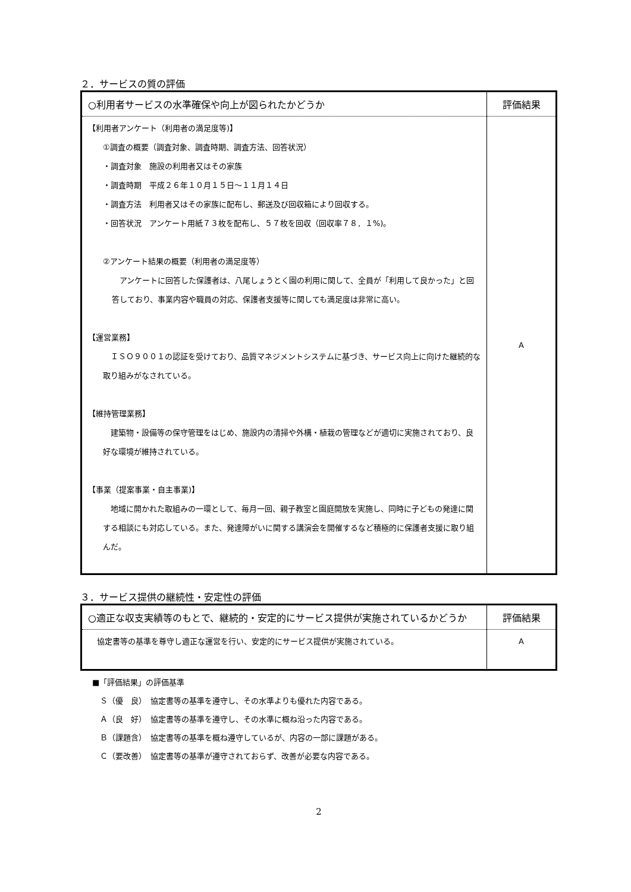２．サービスの質の評価
| ○利用者サービスの水準確保や向上が図られたかどうか | 評価結果 |
| --- | --- |
| 【利用者アンケート（利用者の満足度等)】 ①調査の概要（調査対象、調査時期、調査方法、回答状況） ・調査対象 施設の利用者又はその家族 ・調査時期 平成２６年１０月１５日～１１月１４日 ・調査方法 利用者又はその家族に配布し、郵送及び回収箱により回収する。 ・回答状況 アンケート用紙７３枚を配布し、５７枚を回収（回収率７８．１%)。 ②アンケート結果の概要（利用者の満足度等） アンケートに回答した保護者は、八尾しょうとく園の利用に関して、全員が「利用して良かった」と回答しており、事業内容や職員の対応、保護者支援等に関しても満足度は非常に高い。 【運営業務】 ＩＳＯ９００１の認証を受けており、品質マネジメントシステムに基づき、サービス向上に向けた継続的な取り組みがなされている。 【維持管理業務】 建築物・設備等の保守管理をはじめ、施設内の清掃や外構・植栽の管理などが適切に実施されており、良好な環境が維持されている。 【事業（提案事業・自主事業)】 地域に開かれた取組みの一環として、毎月一回、親子教室と園庭開放を実施し、同時に子どもの発達に関する相談にも対応している。また、発達障がいに関する講演会を開催するなど積極的に保護者支援に取り組んだ。 | A |
３．サービス提供の継続性・安定性の評価
| ○適正な収支実績等のもとで、継続的・安定的にサービス提供が実施されているかどうか | 評価結果 |
| --- | --- |
| 協定書等の基準を尊守し適正な運営を行い、安定的にサービス提供が実施されている。 | A |
■「評価結果」の評価基準
　Ｓ（優　良）　協定書等の基準を遵守し、その水準よりも優れた内容である。
　Ａ（良　好）　協定書等の基準を遵守し、その水準に概ね沿った内容である。
　Ｂ（課題含）　協定書等の基準を概ね遵守しているが、内容の一部に課題がある。
　Ｃ（要改善）　協定書等の基準が遵守されておらず、改善が必要な内容である。
2